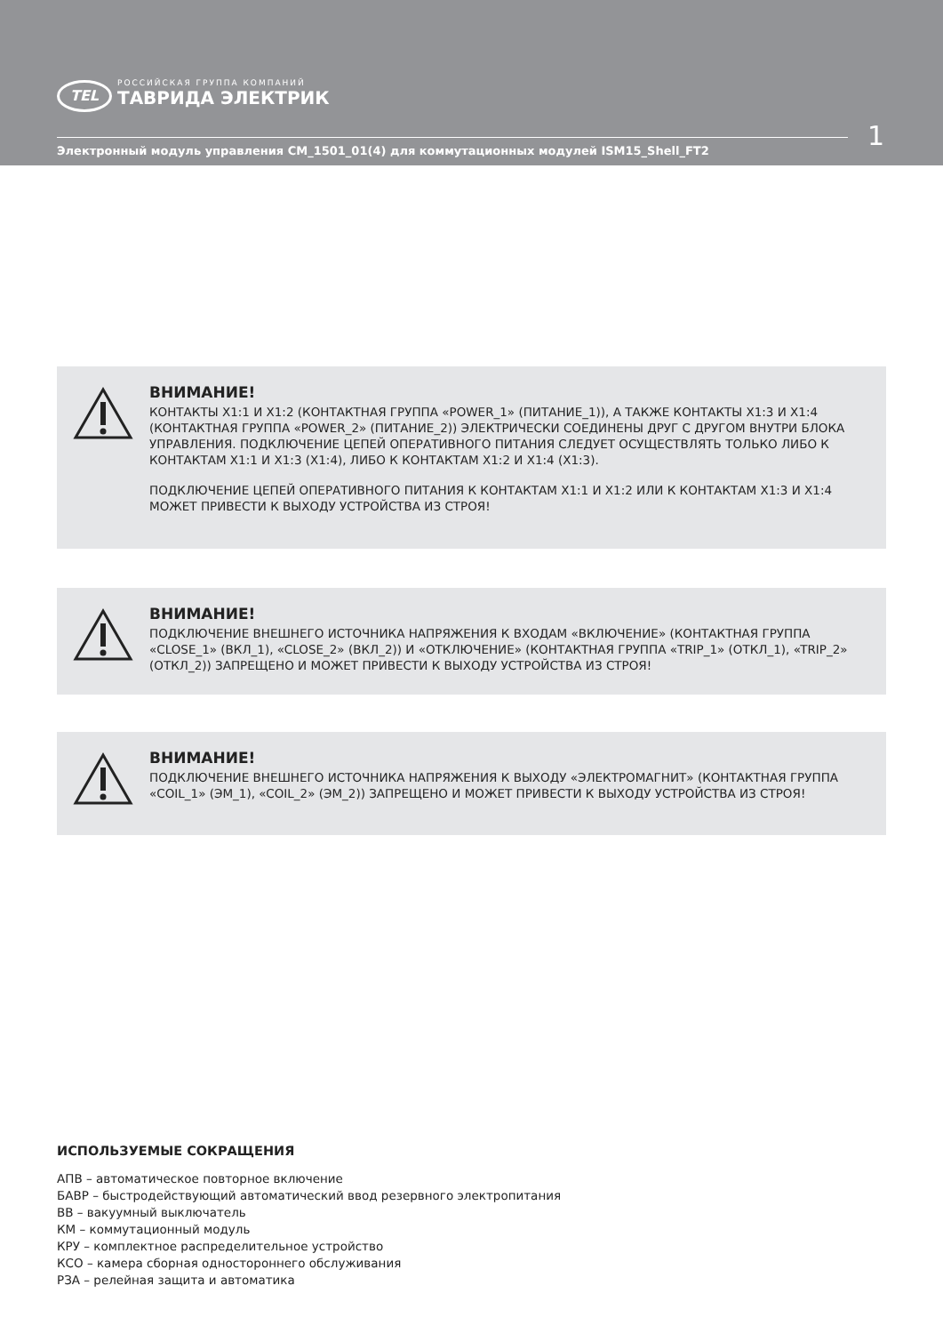TEL
РОССИЙСКАЯ ГРУППА КОМПАНИЙ
ТАВРИДА ЭЛЕКТРИК
1
Электронный модуль управления CM_1501_01(4) для коммутационных модулей ISM15_Shell_FT2
ВНИМАНИЕ!
КОНТАКТЫ X1:1 И X1:2 (КОНТАКТНАЯ ГРУППА «POWER_1» (ПИТАНИЕ_1)), А ТАКЖЕ КОНТАКТЫ X1:3 И X1:4 (КОНТАКТНАЯ ГРУППА «POWER_2» (ПИТАНИЕ_2)) ЭЛЕКТРИЧЕСКИ СОЕДИНЕНЫ ДРУГ С ДРУГОМ ВНУТРИ БЛОКА УПРАВЛЕНИЯ. ПОДКЛЮЧЕНИЕ ЦЕПЕЙ ОПЕРАТИВНОГО ПИТАНИЯ СЛЕДУЕТ ОСУЩЕСТВЛЯТЬ ТОЛЬКО ЛИБО К КОНТАКТАМ X1:1 И X1:3 (X1:4), ЛИБО К КОНТАКТАМ X1:2 И X1:4 (X1:3).
ПОДКЛЮЧЕНИЕ ЦЕПЕЙ ОПЕРАТИВНОГО ПИТАНИЯ К КОНТАКТАМ X1:1 И X1:2 ИЛИ К КОНТАКТАМ X1:3 И X1:4 МОЖЕТ ПРИВЕСТИ К ВЫХОДУ УСТРОЙСТВА ИЗ СТРОЯ!
ВНИМАНИЕ!
ПОДКЛЮЧЕНИЕ ВНЕШНЕГО ИСТОЧНИКА НАПРЯЖЕНИЯ К ВХОДАМ «ВКЛЮЧЕНИЕ» (КОНТАКТНАЯ ГРУППА «CLOSE_1» (ВКЛ_1), «CLOSE_2» (ВКЛ_2)) И «ОТКЛЮЧЕНИЕ» (КОНТАКТНАЯ ГРУППА «TRIP_1» (ОТКЛ_1), «TRIP_2» (ОТКЛ_2)) ЗАПРЕЩЕНО И МОЖЕТ ПРИВЕСТИ К ВЫХОДУ УСТРОЙСТВА ИЗ СТРОЯ!
ВНИМАНИЕ!
ПОДКЛЮЧЕНИЕ ВНЕШНЕГО ИСТОЧНИКА НАПРЯЖЕНИЯ К ВЫХОДУ «ЭЛЕКТРОМАГНИТ» (КОНТАКТНАЯ ГРУППА «COIL_1» (ЭМ_1), «COIL_2» (ЭМ_2)) ЗАПРЕЩЕНО И МОЖЕТ ПРИВЕСТИ К ВЫХОДУ УСТРОЙСТВА ИЗ СТРОЯ!
ИСПОЛЬЗУЕМЫЕ СОКРАЩЕНИЯ
АПВ – автоматическое повторное включение
БАВР – быстродействующий автоматический ввод резервного электропитания
ВВ – вакуумный выключатель
КМ – коммутационный модуль
КРУ – комплектное распределительное устройство
КСО – камера сборная одностороннего обслуживания
РЗА – релейная защита и автоматика